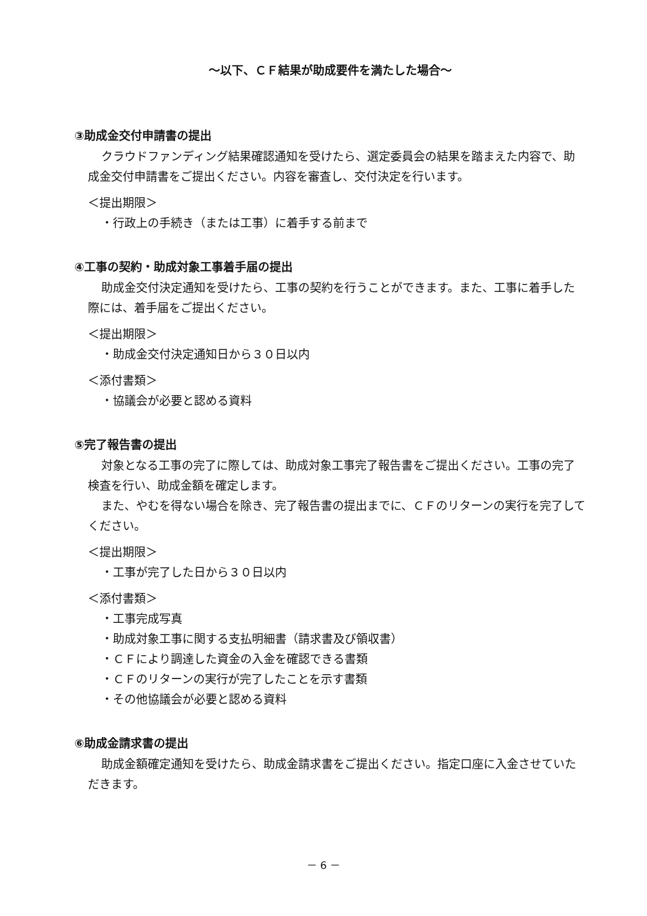～以下、ＣＦ結果が助成要件を満たした場合～
③助成金交付申請書の提出
クラウドファンディング結果確認通知を受けたら、選定委員会の結果を踏まえた内容で、助成金交付申請書をご提出ください。内容を審査し、交付決定を行います。
＜提出期限＞
・行政上の手続き（または工事）に着手する前まで
④工事の契約・助成対象工事着手届の提出
助成金交付決定通知を受けたら、工事の契約を行うことができます。また、工事に着手した際には、着手届をご提出ください。
＜提出期限＞
・助成金交付決定通知日から３０日以内
＜添付書類＞
・協議会が必要と認める資料
⑤完了報告書の提出
対象となる工事の完了に際しては、助成対象工事完了報告書をご提出ください。工事の完了検査を行い、助成金額を確定します。
また、やむを得ない場合を除き、完了報告書の提出までに、ＣＦのリターンの実行を完了してください。
＜提出期限＞
・工事が完了した日から３０日以内
＜添付書類＞
・工事完成写真
・助成対象工事に関する支払明細書（請求書及び領収書）
・ＣＦにより調達した資金の入金を確認できる書類
・ＣＦのリターンの実行が完了したことを示す書類
・その他協議会が必要と認める資料
⑥助成金請求書の提出
助成金額確定通知を受けたら、助成金請求書をご提出ください。指定口座に入金させていただきます。
－ 6 －